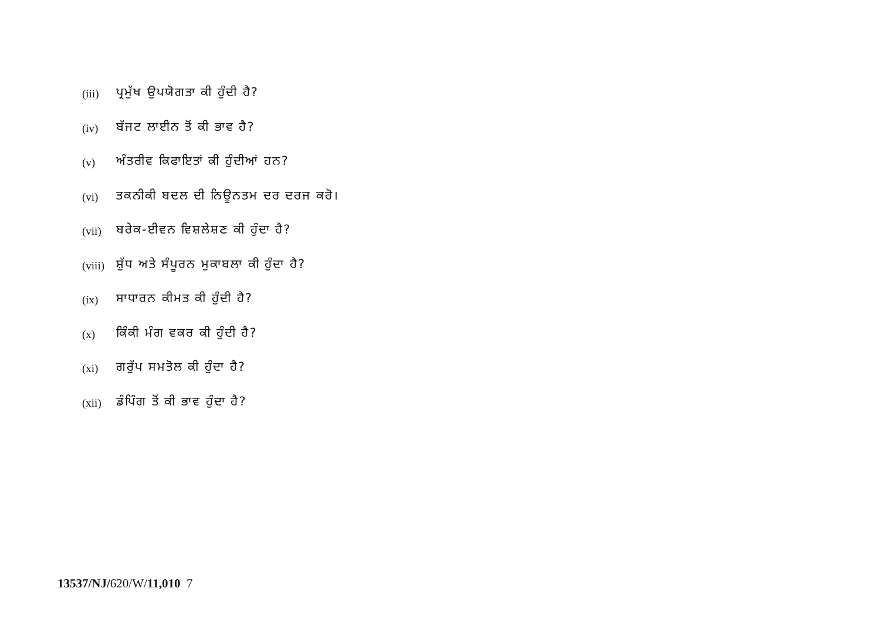(iii) ਪ੍ਰਮੁੱਖ ਉਪਯੋਗਤਾ ਕੀ ਹੁੰਦੀ ਹੈ?
(iv) ਬੱਜਟ ਲਾਈਨ ਤੋਂ ਕੀ ਭਾਵ ਹੈ?
(v) ਅੰਤਰੀਵ ਕਿਫਾਇਤਾਂ ਕੀ ਹੁੰਦੀਆਂ ਹਨ?
(vi) ਤਕਨੀਕੀ ਬਦਲ ਦੀ ਨਿਊਨਤਮ ਦਰ ਦਰਜ ਕਰੋ।
(vii) ਬਰੇਕ-ਈਵਨ ਵਿਸ਼ਲੇਸ਼ਣ ਕੀ ਹੁੰਦਾ ਹੈ?
(viii) ਸ਼ੁੱਧ ਅਤੇ ਸੰਪੂਰਨ ਮੁਕਾਬਲਾ ਕੀ ਹੁੰਦਾ ਹੈ?
(ix) ਸਾਧਾਰਨ ਕੀਮਤ ਕੀ ਹੁੰਦੀ ਹੈ?
(x) ਕਿੰਕੀ ਮੰਗ ਵਕਰ ਕੀ ਹੁੰਦੀ ਹੈ?
(xi) ਗਰੁੱਪ ਸਮਤੋਲ ਕੀ ਹੁੰਦਾ ਹੈ?
(xii) ਡੰਪਿੰਗ ਤੋਂ ਕੀ ਭਾਵ ਹੁੰਦਾ ਹੈ?
13537/NJ/620/W/11,010 7